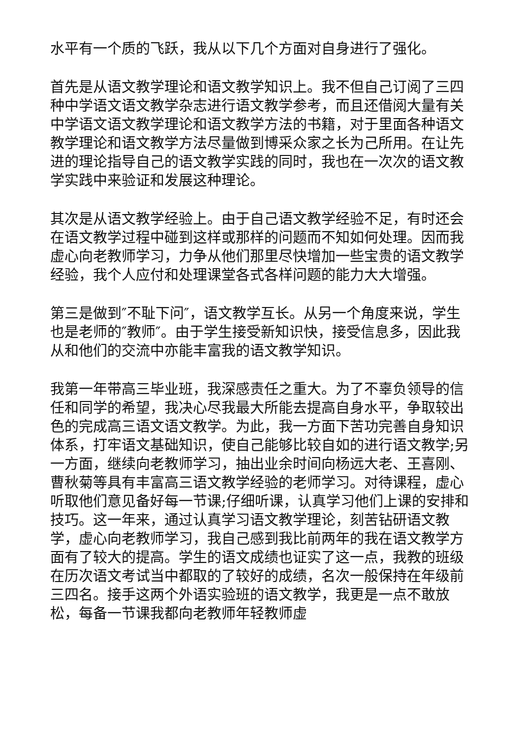水平有一个质的飞跃，我从以下几个方面对自身进行了强化。
首先是从语文教学理论和语文教学知识上。我不但自己订阅了三四种中学语文语文教学杂志进行语文教学参考，而且还借阅大量有关中学语文语文教学理论和语文教学方法的书籍，对于里面各种语文教学理论和语文教学方法尽量做到博采众家之长为己所用。在让先进的理论指导自己的语文教学实践的同时，我也在一次次的语文教学实践中来验证和发展这种理论。
其次是从语文教学经验上。由于自己语文教学经验不足，有时还会在语文教学过程中碰到这样或那样的问题而不知如何处理。因而我虚心向老教师学习，力争从他们那里尽快增加一些宝贵的语文教学经验，我个人应付和处理课堂各式各样问题的能力大大增强。
第三是做到″不耻下问″，语文教学互长。从另一个角度来说，学生也是老师的″教师″。由于学生接受新知识快，接受信息多，因此我从和他们的交流中亦能丰富我的语文教学知识。
我第一年带高三毕业班，我深感责任之重大。为了不辜负领导的信任和同学的希望，我决心尽我最大所能去提高自身水平，争取较出色的完成高三语文语文教学。为此，我一方面下苦功完善自身知识体系，打牢语文基础知识，使自己能够比较自如的进行语文教学;另一方面，继续向老教师学习，抽出业余时间向杨远大老、王喜刚、曹秋菊等具有丰富高三语文教学经验的老师学习。对待课程，虚心听取他们意见备好每一节课;仔细听课，认真学习他们上课的安排和技巧。这一年来，通过认真学习语文教学理论，刻苦钻研语文教学，虚心向老教师学习，我自己感到我比前两年的我在语文教学方面有了较大的提高。学生的语文成绩也证实了这一点，我教的班级在历次语文考试当中都取的了较好的成绩，名次一般保持在年级前三四名。接手这两个外语实验班的语文教学，我更是一点不敢放松，每备一节课我都向老教师年轻教师虚